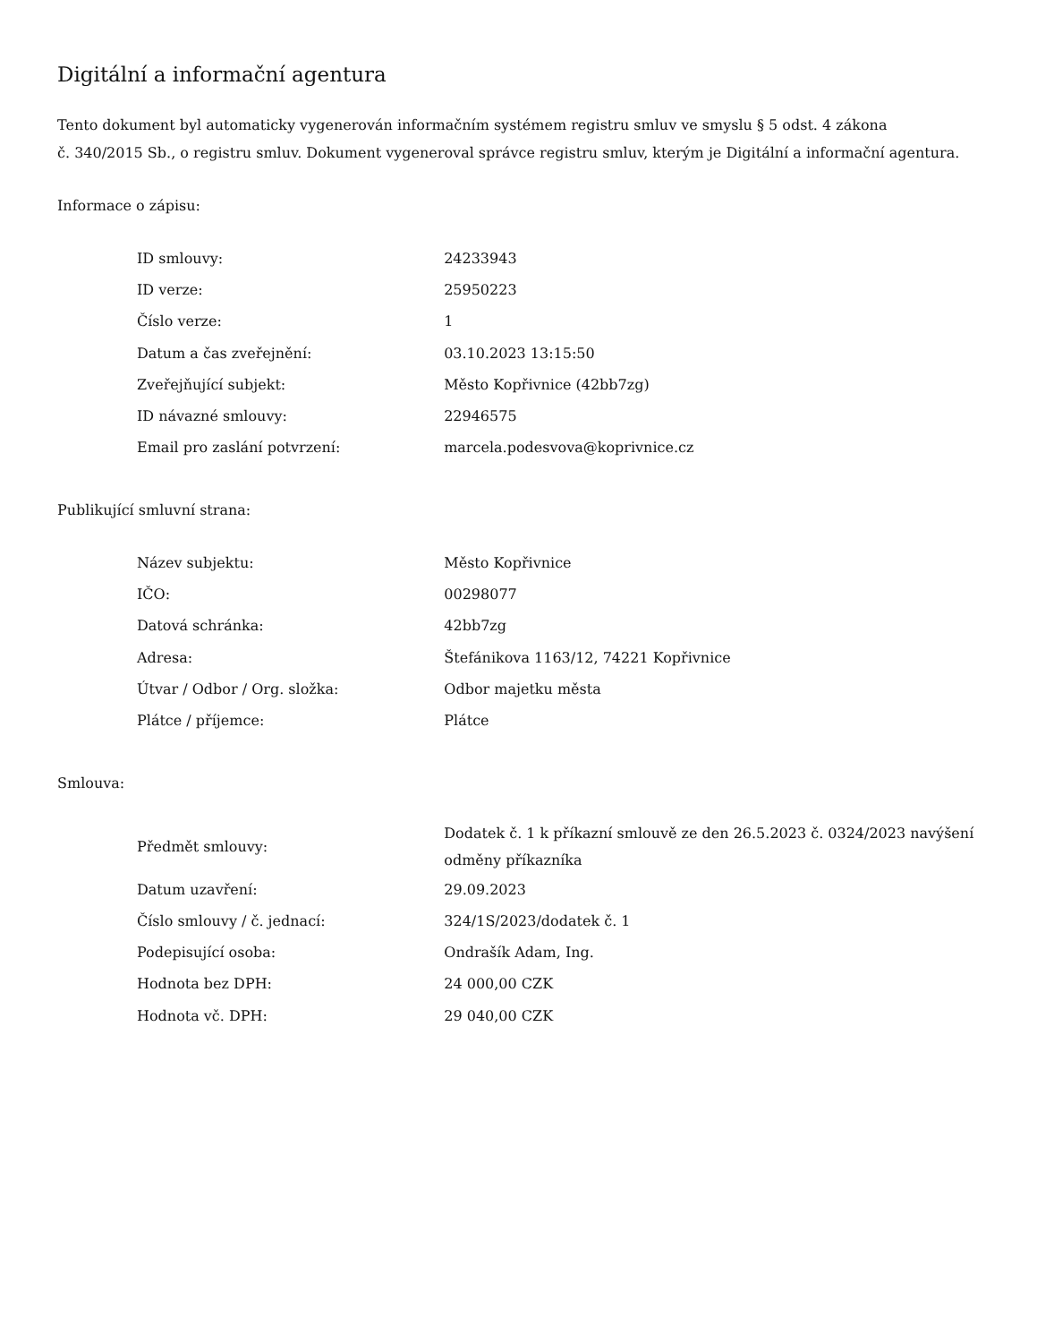Digitální a informační agentura
Tento dokument byl automaticky vygenerován informačním systémem registru smluv ve smyslu § 5 odst. 4 zákona
č. 340/2015 Sb., o registru smluv. Dokument vygeneroval správce registru smluv, kterým je Digitální a informační agentura.
Informace o zápisu:
| ID smlouvy: | 24233943 |
| ID verze: | 25950223 |
| Číslo verze: | 1 |
| Datum a čas zveřejnění: | 03.10.2023 13:15:50 |
| Zveřejňující subjekt: | Město Kopřivnice (42bb7zg) |
| ID návazné smlouvy: | 22946575 |
| Email pro zaslání potvrzení: | marcela.podesvova@koprivnice.cz |
Publikující smluvní strana:
| Název subjektu: | Město Kopřivnice |
| IČO: | 00298077 |
| Datová schránka: | 42bb7zg |
| Adresa: | Štefánikova 1163/12, 74221 Kopřivnice |
| Útvar / Odbor / Org. složka: | Odbor majetku města |
| Plátce / příjemce: | Plátce |
Smlouva:
| Předmět smlouvy: | Dodatek č. 1 k příkazní smlouvě ze den 26.5.2023 č. 0324/2023 navýšení odměny příkazníka |
| Datum uzavření: | 29.09.2023 |
| Číslo smlouvy / č. jednací: | 324/1S/2023/dodatek č. 1 |
| Podepisující osoba: | Ondrašík Adam, Ing. |
| Hodnota bez DPH: | 24 000,00 CZK |
| Hodnota vč. DPH: | 29 040,00 CZK |